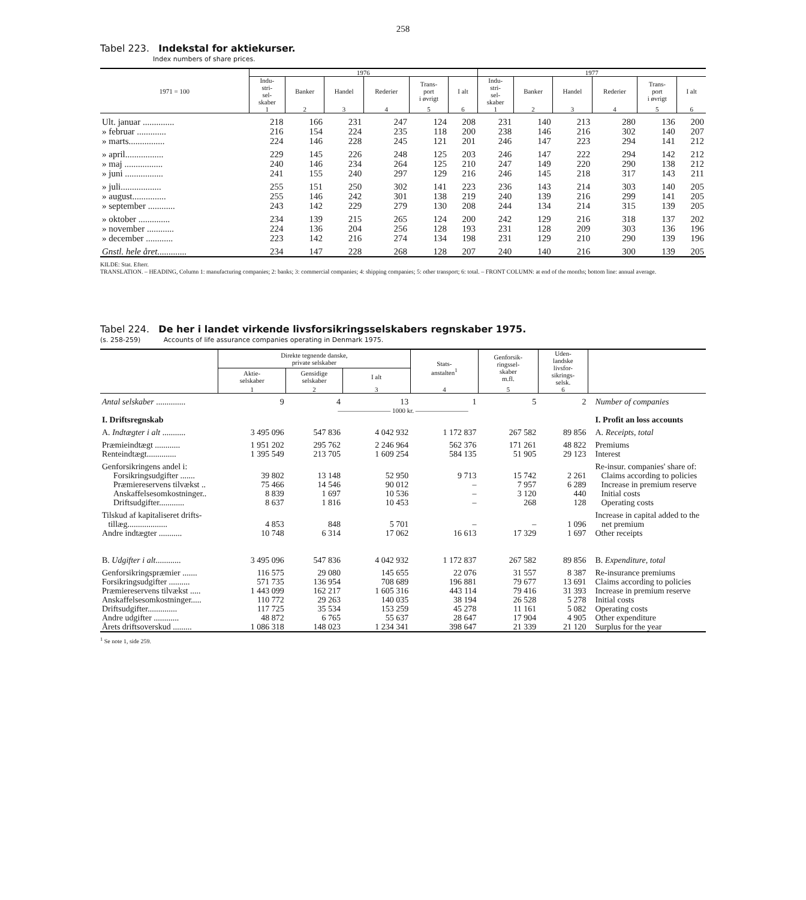258
Tabel 223. Indekstal for aktiekurser.
Index numbers of share prices.
| 1971 = 100 | 1976 | | | | | | 1977 | | | | | |
| --- | --- | --- | --- | --- | --- | --- | --- | --- | --- | --- | --- | --- |
| | Indu- stri- sel- skaber | Banker | Handel | Rederier | Trans- port i øvrigt | I alt | Indu- stri- sel- skaber | Banker | Handel | Rederier | Trans- port i øvrigt | I alt |
| | 1 | 2 | 3 | 4 | 5 | 6 | 1 | 2 | 3 | 4 | 5 | 6 |
| Ult. januar .............. | 218 | 166 | 231 | 247 | 124 | 208 | 231 | 140 | 213 | 280 | 136 | 200 |
| » februar ............. | 216 | 154 | 224 | 235 | 118 | 200 | 238 | 146 | 216 | 302 | 140 | 207 |
| » marts................ | 224 | 146 | 228 | 245 | 121 | 201 | 246 | 147 | 223 | 294 | 141 | 212 |
| » april................. | 229 | 145 | 226 | 248 | 125 | 203 | 246 | 147 | 222 | 294 | 142 | 212 |
| » maj ................. | 240 | 146 | 234 | 264 | 125 | 210 | 247 | 149 | 220 | 290 | 138 | 212 |
| » juni ................. | 241 | 155 | 240 | 297 | 129 | 216 | 246 | 145 | 218 | 317 | 143 | 211 |
| » juli.................. | 255 | 151 | 250 | 302 | 141 | 223 | 236 | 143 | 214 | 303 | 140 | 205 |
| » august............... | 255 | 146 | 242 | 301 | 138 | 219 | 240 | 139 | 216 | 299 | 141 | 205 |
| » september ............ | 243 | 142 | 229 | 279 | 130 | 208 | 244 | 134 | 214 | 315 | 139 | 205 |
| » oktober .............. | 234 | 139 | 215 | 265 | 124 | 200 | 242 | 129 | 216 | 318 | 137 | 202 |
| » november ............ | 224 | 136 | 204 | 256 | 128 | 193 | 231 | 128 | 209 | 303 | 136 | 196 |
| » december ............ | 223 | 142 | 216 | 274 | 134 | 198 | 231 | 129 | 210 | 290 | 139 | 196 |
| Gnstl. hele året ............. | 234 | 147 | 228 | 268 | 128 | 207 | 240 | 140 | 216 | 300 | 139 | 205 |
KILDE: Stat. Efterr.
TRANSLATION. – HEADING, Column 1: manufacturing companies; 2: banks; 3: commercial companies; 4: shipping companies; 5: other transport; 6: total. – FRONT COLUMN: at end of the months; bottom line: annual average.
Tabel 224. De her i landet virkende livsforsikringsselskabers regnskaber 1975.
(s. 258-259) Accounts of life assurance companies operating in Denmark 1975.
| | Direkte tegnende danske, private selskaber | | | Stats- anstalten<sup>1</sup> | Genforsik- ringssel- skaber m.fl. | Uden- landske livsfor- sikrings- selsk. | |
| --- | --- | --- | --- | --- | --- | --- | --- |
| | Aktie- selskaber | Gensidige selskaber | I alt | | | | |
| | 1 | 2 | 3 | 4 | 5 | 6 | |
| Antal selskaber .............. | 9 | 4 | 13 | 1 | 5 | 2 | Number of companies |
| | ———————— 1000 kr. ———————— | | | | | | |
| I. Driftsregnskab | | | | | | | I. Profit an loss accounts |
| A. Indtægter i alt ........... | 3 495 096 | 547 836 | 4 042 932 | 1 172 837 | 267 582 | 89 856 | A. Receipts, total |
| Præmieindtægt ............ | 1 951 202 | 295 762 | 2 246 964 | 562 376 | 171 261 | 48 822 | Premiums |
| Renteindtægt.............. | 1 395 549 | 213 705 | 1 609 254 | 584 135 | 51 905 | 29 123 | Interest |
| Genforsikringens andel i: | | | | | | | Re-insur. companies' share of: |
| Forsikringsudgifter ....... | 39 802 | 13 148 | 52 950 | 9 713 | 15 742 | 2 261 | Claims according to policies |
| Præmiereservens tilvækst .. | 75 466 | 14 546 | 90 012 | – | 7 957 | 6 289 | Increase in premium reserve |
| Anskaffelsesomkostninger.. | 8 839 | 1 697 | 10 536 | – | 3 120 | 440 | Initial costs |
| Driftsudgifter............ | 8 637 | 1 816 | 10 453 | – | 268 | 128 | Operating costs |
| Tilskud af kapitaliseret drifts- tillæg................... | 4 853 | 848 | 5 701 | – | – | 1 096 | Increase in capital added to the net premium |
| Andre indtægter ........... | 10 748 | 6 314 | 17 062 | 16 613 | 17 329 | 1 697 | Other receipts |
| B. Udgifter i alt ............ | 3 495 096 | 547 836 | 4 042 932 | 1 172 837 | 267 582 | 89 856 | B. Expenditure, total |
| Genforsikringspræmier ....... | 116 575 | 29 080 | 145 655 | 22 076 | 31 557 | 8 387 | Re-insurance premiums |
| Forsikringsudgifter .......... | 571 735 | 136 954 | 708 689 | 196 881 | 79 677 | 13 691 | Claims according to policies |
| Præmiereservens tilvækst ..... | 1 443 099 | 162 217 | 1 605 316 | 443 114 | 79 416 | 31 393 | Increase in premium reserve |
| Anskaffelsesomkostninger..... | 110 772 | 29 263 | 140 035 | 38 194 | 26 528 | 5 278 | Initial costs |
| Driftsudgifter.............. | 117 725 | 35 534 | 153 259 | 45 278 | 11 161 | 5 082 | Operating costs |
| Andre udgifter ............ | 48 872 | 6 765 | 55 637 | 28 647 | 17 904 | 4 905 | Other expenditure |
| Årets driftsoverskud ......... | 1 086 318 | 148 023 | 1 234 341 | 398 647 | 21 339 | 21 120 | Surplus for the year |
<sup>1</sup> Se note 1, side 259.